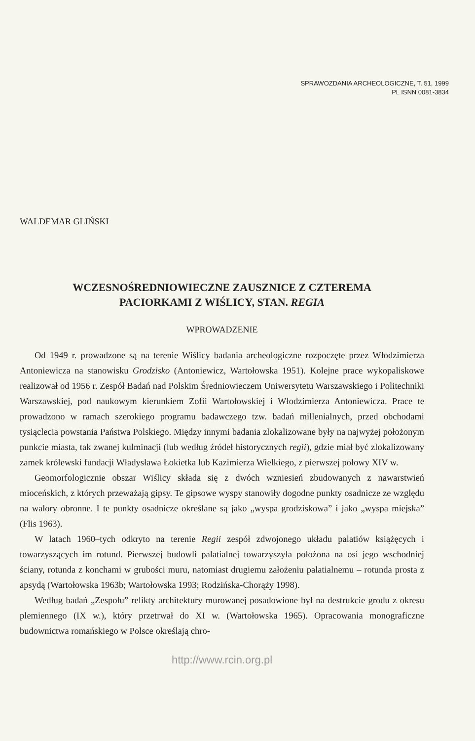SPRAWOZDANIA ARCHEOLOGICZNE, T. 51, 1999
PL ISNN 0081-3834
WALDEMAR GLIŃSKI
WCZESNOŚREDNIOWIECZNE ZAUSZNICE Z CZTEREMA
PACIORKAMI Z WIŚLICY, STAN. REGIA
WPROWADZENIE
Od 1949 r. prowadzone są na terenie Wiślicy badania archeologiczne rozpoczęte przez Włodzimierza Antoniewicza na stanowisku Grodzisko (Antoniewicz, Wartołowska 1951). Kolejne prace wykopaliskowe realizował od 1956 r. Zespół Badań nad Polskim Średniowieczem Uniwersytetu Warszawskiego i Politechniki Warszawskiej, pod naukowym kierunkiem Zofii Wartołowskiej i Włodzimierza Antoniewicza. Prace te prowadzono w ramach szerokiego programu badawczego tzw. badań millenialnych, przed obchodami tysiąclecia powstania Państwa Polskiego. Między innymi badania zlokalizowane były na najwyżej położonym punkcie miasta, tak zwanej kulminacji (lub według źródeł historycznych regii), gdzie miał być zlokalizowany zamek królewski fundacji Władysława Łokietka lub Kazimierza Wielkiego, z pierwszej połowy XIV w.
Geomorfologicznie obszar Wiślicy składa się z dwóch wzniesień zbudowanych z nawarstwień mioceńskich, z których przeważają gipsy. Te gipsowe wyspy stanowiły dogodne punkty osadnicze ze względu na walory obronne. I te punkty osadnicze określane są jako „wyspa grodziskowa” i jako „wyspa miejska” (Flis 1963).
W latach 1960–tych odkryto na terenie Regii zespół zdwojonego układu palatiów książęcych i towarzyszących im rotund. Pierwszej budowli palatialnej towarzyszyła położona na osi jego wschodniej ściany, rotunda z konchami w grubości muru, natomiast drugiemu założeniu palatialnemu – rotunda prosta z apsydą (Wartołowska 1963b; Wartołowska 1993; Rodzińska-Chorąży 1998).
Według badań „Zespołu” relikty architektury murowanej posadowione był na destrukcie grodu z okresu plemiennego (IX w.), który przetrwał do XI w. (Wartołowska 1965). Opracowania monograficzne budownictwa romańskiego w Polsce określają chro-
http://www.rcin.org.pl